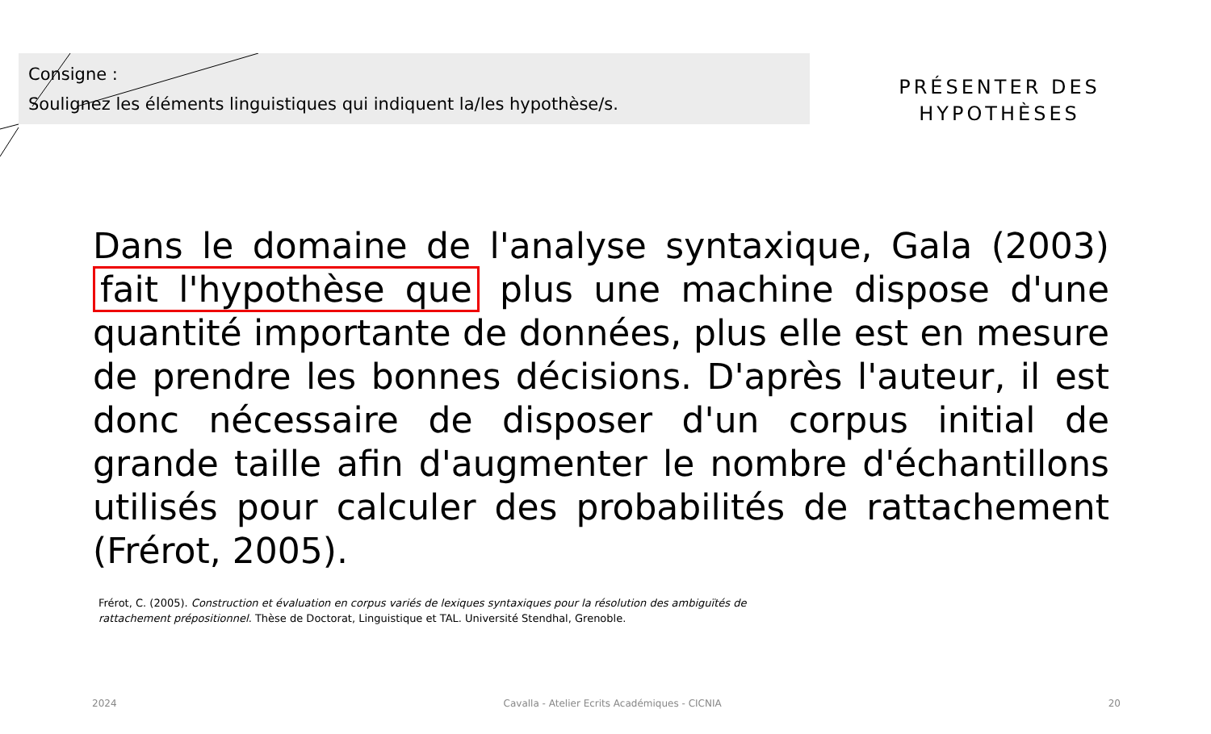Consigne :
Soulignez les éléments linguistiques qui indiquent la/les hypothèse/s.
PRÉSENTER DES HYPOTHÈSES
Dans le domaine de l'analyse syntaxique, Gala (2003) fait l'hypothèse que plus une machine dispose d'une quantité importante de données, plus elle est en mesure de prendre les bonnes décisions. D'après l'auteur, il est donc nécessaire de disposer d'un corpus initial de grande taille afin d'augmenter le nombre d'échantillons utilisés pour calculer des probabilités de rattachement (Frérot, 2005).
Frérot, C. (2005). Construction et évaluation en corpus variés de lexiques syntaxiques pour la résolution des ambiguïtés de rattachement prépositionnel. Thèse de Doctorat, Linguistique et TAL. Université Stendhal, Grenoble.
2024 Cavalla - Atelier Ecrits Académiques - CICNIA 20